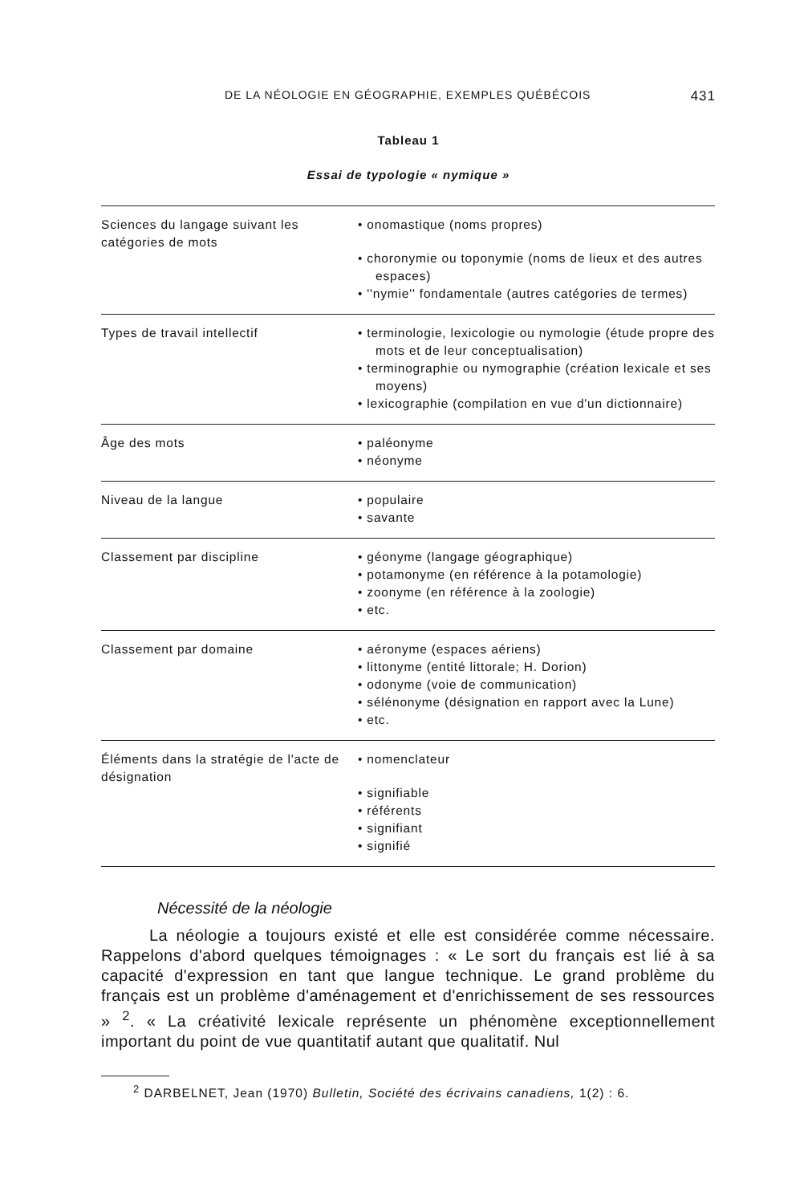DE LA NÉOLOGIE EN GÉOGRAPHIE, EXEMPLES QUÉBÉCOIS 431
Tableau 1
Essai de typologie « nymique »
| Sciences du langage suivant les catégories de mots | • onomastique (noms propres) • choronymie ou toponymie (noms de lieux et des autres espaces) • ''nymie'' fondamentale (autres catégories de termes) |
| Types de travail intellectif | • terminologie, lexicologie ou nymologie (étude propre des mots et de leur conceptualisation) • terminographie ou nymographie (création lexicale et ses moyens) • lexicographie (compilation en vue d'un dictionnaire) |
| Âge des mots | • paléonyme • néonyme |
| Niveau de la langue | • populaire • savante |
| Classement par discipline | • géonyme (langage géographique) • potamonyme (en référence à la potamologie) • zoonyme (en référence à la zoologie) • etc. |
| Classement par domaine | • aéronyme (espaces aériens) • littonyme (entité littorale; H. Dorion) • odonyme (voie de communication) • sélénonyme (désignation en rapport avec la Lune) • etc. |
| Éléments dans la stratégie de l'acte de désignation | • nomenclateur • signifiable • référents • signifiant • signifié |
Nécessité de la néologie
La néologie a toujours existé et elle est considérée comme nécessaire. Rappelons d'abord quelques témoignages : « Le sort du français est lié à sa capacité d'expression en tant que langue technique. Le grand problème du français est un problème d'aménagement et d'enrichissement de ses ressources » <sup>2</sup>. « La créativité lexicale représente un phénomène exceptionnellement important du point de vue quantitatif autant que qualitatif. Nul
<sup>2</sup> DARBELNET, Jean (1970) Bulletin, Société des écrivains canadiens, 1(2) : 6.